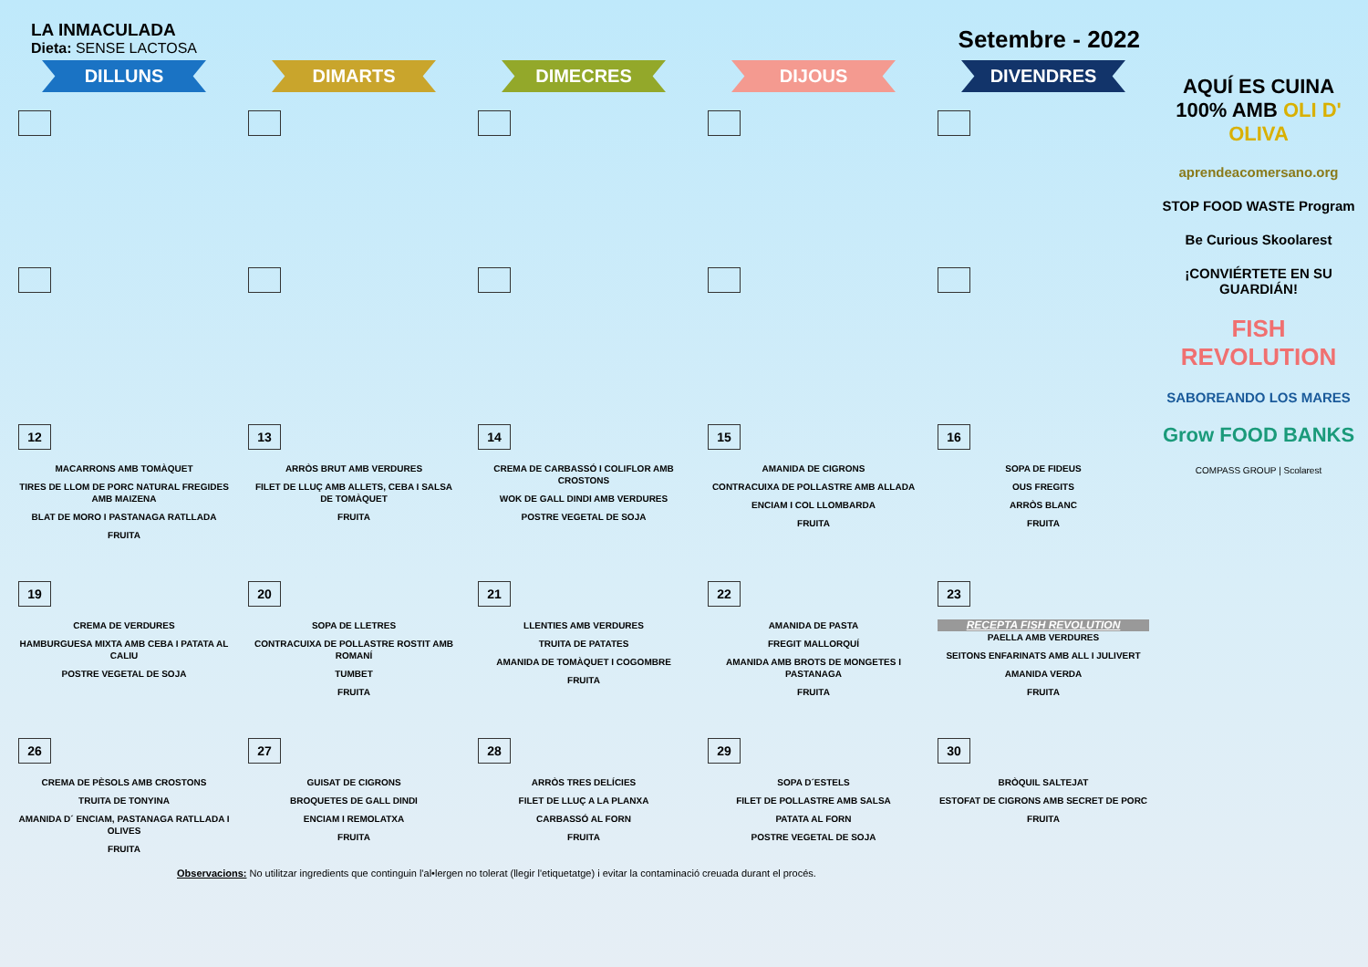LA INMACULADA
Dieta: SENSE LACTOSA
Setembre - 2022
| DILLUNS | DIMARTS | DIMECRES | DIJOUS | DIVENDRES |
| --- | --- | --- | --- | --- |
| 12 MACARRONS AMB TOMÀQUET TIRES DE LLOM DE PORC NATURAL FREGIDES AMB MAIZENA BLAT DE MORO I PASTANAGA RATLLADA FRUITA | 13 ARRÒS BRUT AMB VERDURES FILET DE LLUÇ AMB ALLETS, CEBA I SALSA DE TOMÀQUET FRUITA | 14 CREMA DE CARBASSÓ I COLIFLOR AMB CROSTONS WOK DE GALL DINDI AMB VERDURES POSTRE VEGETAL DE SOJA | 15 AMANIDA DE CIGRONS CONTRACUIXA DE POLLASTRE AMB ALLADA ENCIAM I COL LLOMBARDA FRUITA | 16 SOPA DE FIDEUS OUS FREGITS ARRÒS BLANC FRUITA |
| 19 CREMA DE VERDURES HAMBURGUESA MIXTA AMB CEBA I PATATA AL CALIU POSTRE VEGETAL DE SOJA | 20 SOPA DE LLETRES CONTRACUIXA DE POLLASTRE ROSTIT AMB ROMANÍ TUMBET FRUITA | 21 LLENTIES AMB VERDURES TRUITA DE PATATES AMANIDA DE TOMÀQUET I COGOMBRE FRUITA | 22 AMANIDA DE PASTA FREGIT MALLORQUÍ AMANIDA AMB BROTS DE MONGETES I PASTANAGA FRUITA | 23 RECEPTA FISH REVOLUTION PAELLA AMB VERDURES SEITONS ENFARINATS AMB ALL I JULIVERT AMANIDA VERDA FRUITA |
| 26 CREMA DE PÈSOLS AMB CROSTONS TRUITA DE TONYINA AMANIDA D´ ENCIAM, PASTANAGA RATLLADA I OLIVES FRUITA | 27 GUISAT DE CIGRONS BROQUETES DE GALL DINDI ENCIAM I REMOLATXA FRUITA | 28 ARRÒS TRES DELÍCIES FILET DE LLUÇ A LA PLANXA CARBASSÓ AL FORN FRUITA | 29 SOPA D´ESTELS FILET DE POLLASTRE AMB SALSA PATATA AL FORN POSTRE VEGETAL DE SOJA | 30 BRÒQUIL SALTEJAT ESTOFAT DE CIGRONS AMB SECRET DE PORC FRUITA |
AQUÍ ES CUINA 100% AMB OLI D' OLIVA
aprendeacomersano.org
STOP FOOD WASTE Program
Be Curious Skoolarest
¡CONVIÉRTETE EN SU GUARDIÁN!
FISH REVOLUTION
SABOREANDO LOS MARES
Grow FOOD BANKS
COMPASS GROUP | Scolarest
Observacions: No utilitzar ingredients que continguin l'al•lergen no tolerat (llegir l'etiquetatge) i evitar la contaminació creuada durant el procés.